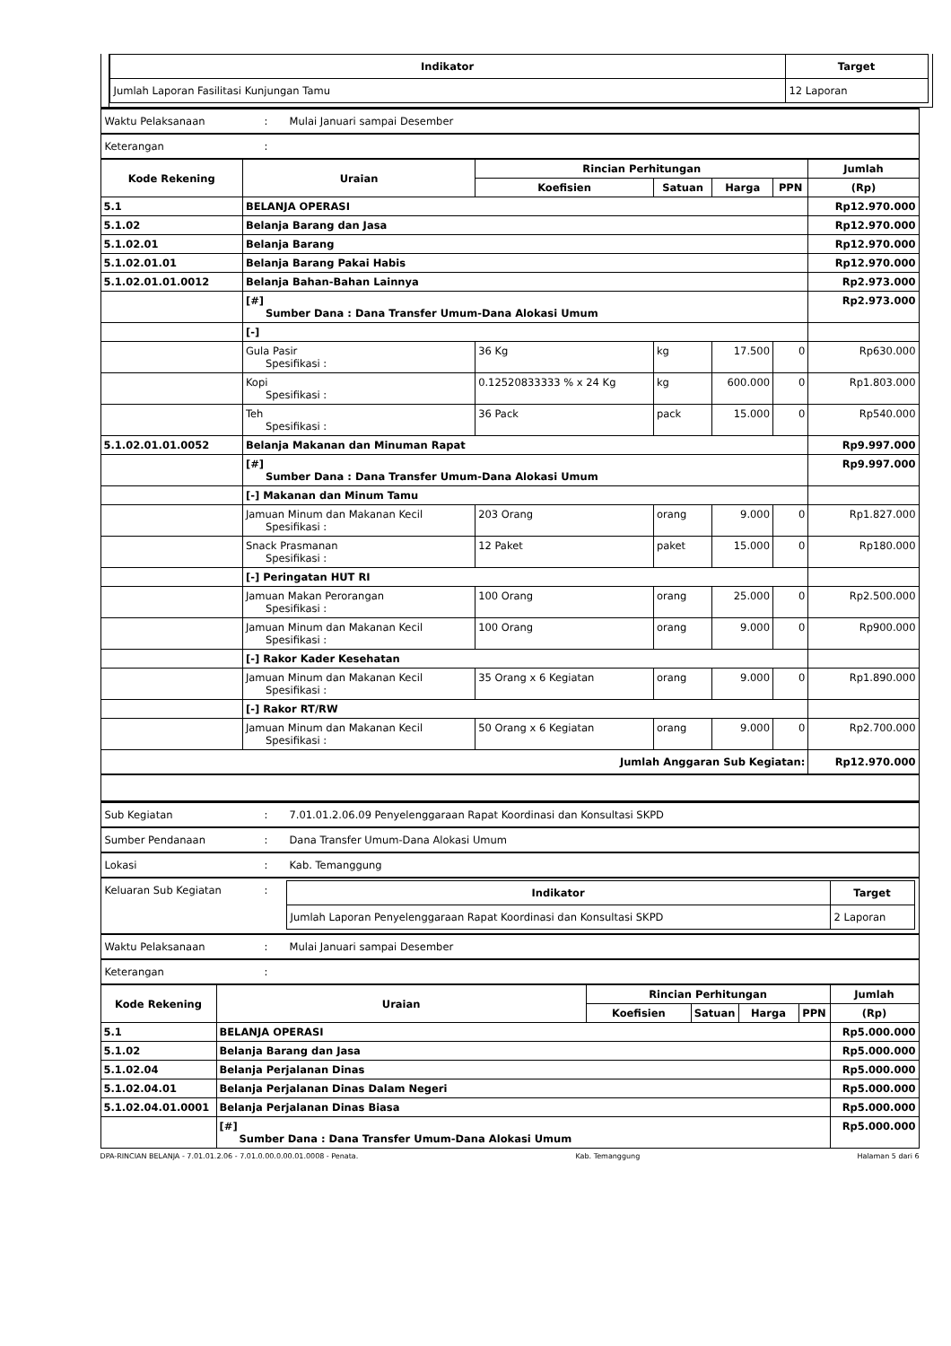| | / Indikator / Target / / --- / --- / / Jumlah Laporan Fasilitasi Kunjungan Tamu / 12 Laporan / |
| Waktu Pelaksanaan | : | Mulai Januari sampai Desember |
| Keterangan | : | |
| Kode Rekening | Uraian | Rincian Perhitungan | | | | Jumlah |
| --- | --- | --- | --- | --- | --- | --- |
| | | Koefisien | Satuan | Harga | PPN | (Rp) |
| 5.1 | BELANJA OPERASI | | | | | Rp12.970.000 |
| 5.1.02 | Belanja Barang dan Jasa | | | | | Rp12.970.000 |
| 5.1.02.01 | Belanja Barang | | | | | Rp12.970.000 |
| 5.1.02.01.01 | Belanja Barang Pakai Habis | | | | | Rp12.970.000 |
| 5.1.02.01.01.0012 | Belanja Bahan-Bahan Lainnya | | | | | Rp2.973.000 |
| | [#] Sumber Dana : Dana Transfer Umum-Dana Alokasi Umum | | | | | Rp2.973.000 |
| | [-] | | | | | |
| | Gula Pasir Spesifikasi : | 36 Kg | kg | 17.500 | 0 | Rp630.000 |
| | Kopi Spesifikasi : | 0.12520833333 % x 24 Kg | kg | 600.000 | 0 | Rp1.803.000 |
| | Teh Spesifikasi : | 36 Pack | pack | 15.000 | 0 | Rp540.000 |
| 5.1.02.01.01.0052 | Belanja Makanan dan Minuman Rapat | | | | | Rp9.997.000 |
| | [#] Sumber Dana : Dana Transfer Umum-Dana Alokasi Umum | | | | | Rp9.997.000 |
| | [-] Makanan dan Minum Tamu | | | | | |
| | Jamuan Minum dan Makanan Kecil Spesifikasi : | 203 Orang | orang | 9.000 | 0 | Rp1.827.000 |
| | Snack Prasmanan Spesifikasi : | 12 Paket | paket | 15.000 | 0 | Rp180.000 |
| | [-] Peringatan HUT RI | | | | | |
| | Jamuan Makan Perorangan Spesifikasi : | 100 Orang | orang | 25.000 | 0 | Rp2.500.000 |
| | Jamuan Minum dan Makanan Kecil Spesifikasi : | 100 Orang | orang | 9.000 | 0 | Rp900.000 |
| | [-] Rakor Kader Kesehatan | | | | | |
| | Jamuan Minum dan Makanan Kecil Spesifikasi : | 35 Orang x 6 Kegiatan | orang | 9.000 | 0 | Rp1.890.000 |
| | [-] Rakor RT/RW | | | | | |
| | Jamuan Minum dan Makanan Kecil Spesifikasi : | 50 Orang x 6 Kegiatan | orang | 9.000 | 0 | Rp2.700.000 |
| Jumlah Anggaran Sub Kegiatan: | | | | | | Rp12.970.000 |
| Sub Kegiatan | : | 7.01.01.2.06.09 Penyelenggaraan Rapat Koordinasi dan Konsultasi SKPD |
| Sumber Pendanaan | : | Dana Transfer Umum-Dana Alokasi Umum |
| Lokasi | : | Kab. Temanggung |
| Keluaran Sub Kegiatan | : | / Indikator / Target / / --- / --- / / Jumlah Laporan Penyelenggaraan Rapat Koordinasi dan Konsultasi SKPD / 2 Laporan / |
| Waktu Pelaksanaan | : | Mulai Januari sampai Desember |
| Keterangan | : | |
| Kode Rekening | Uraian | Rincian Perhitungan | | | | Jumlah |
| --- | --- | --- | --- | --- | --- | --- |
| | | Koefisien | Satuan | Harga | PPN | (Rp) |
| 5.1 | BELANJA OPERASI | | | | | Rp5.000.000 |
| 5.1.02 | Belanja Barang dan Jasa | | | | | Rp5.000.000 |
| 5.1.02.04 | Belanja Perjalanan Dinas | | | | | Rp5.000.000 |
| 5.1.02.04.01 | Belanja Perjalanan Dinas Dalam Negeri | | | | | Rp5.000.000 |
| 5.1.02.04.01.0001 | Belanja Perjalanan Dinas Biasa | | | | | Rp5.000.000 |
| | [#] Sumber Dana : Dana Transfer Umum-Dana Alokasi Umum | | | | | Rp5.000.000 |
DPA-RINCIAN BELANJA - 7.01.01.2.06 - 7.01.0.00.0.00.01.0008 - Penata. Kab. Temanggung Halaman 5 dari 6